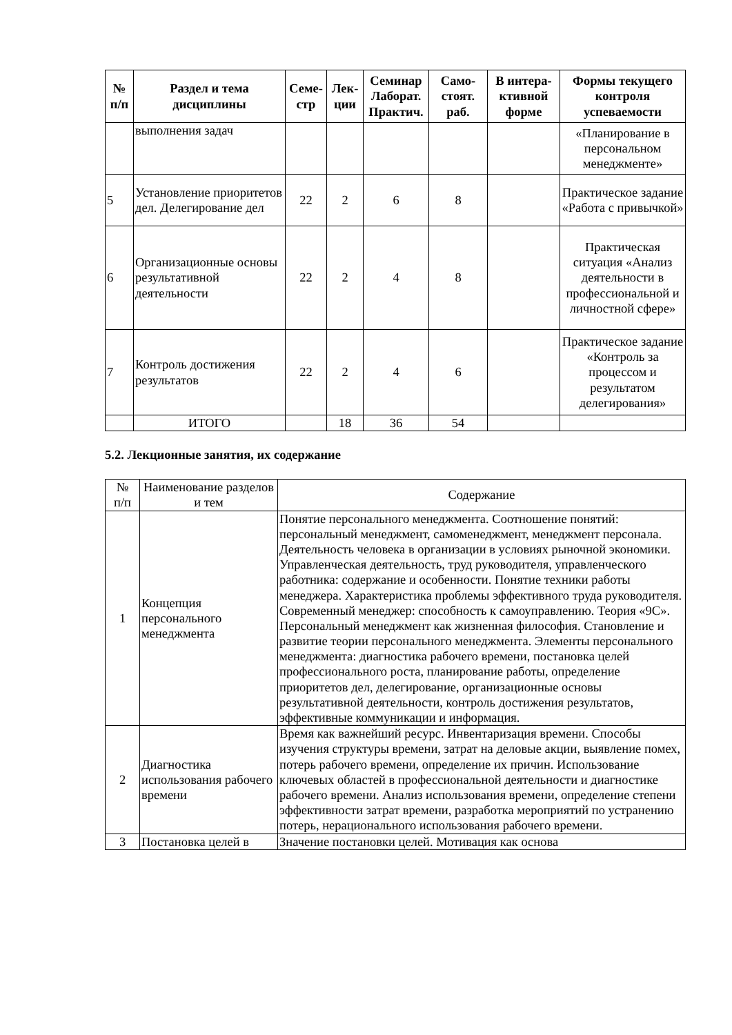| № п/п | Раздел и тема дисциплины | Семе- стр | Лек- ции | Семинар Лаборат. Практич. | Само- стоят. раб. | В интера- ктивной форме | Формы текущего контроля успеваемости |
| --- | --- | --- | --- | --- | --- | --- | --- |
| | выполнения задач | | | | | | «Планирование в персональном менеджменте» |
| 5 | Установление приоритетов дел. Делегирование дел | 22 | 2 | 6 | 8 | | Практическое задание «Работа с привычкой» |
| 6 | Организационные основы результативной деятельности | 22 | 2 | 4 | 8 | | Практическая ситуация «Анализ деятельности в профессиональной и личностной сфере» |
| 7 | Контроль достижения результатов | 22 | 2 | 4 | 6 | | Практическое задание «Контроль за процессом и результатом делегирования» |
| | ИТОГО | | 18 | 36 | 54 | | |
5.2. Лекционные занятия, их содержание
| № п/п | Наименование разделов и тем | Содержание |
| 1 | Концепция персонального менеджмента | Понятие персонального менеджмента. Соотношение понятий: персональный менеджмент, самоменеджмент, менеджмент персонала. Деятельность человека в организации в условиях рыночной экономики. Управленческая деятельность, труд руководителя, управленческого работника: содержание и особенности. Понятие техники работы менеджера. Характеристика проблемы эффективного труда руководителя. Современный менеджер: способность к самоуправлению. Теория «9С». Персональный менеджмент как жизненная философия. Становление и развитие теории персонального менеджмента. Элементы персонального менеджмента: диагностика рабочего времени, постановка целей профессионального роста, планирование работы, определение приоритетов дел, делегирование, организационные основы результативной деятельности, контроль достижения результатов, эффективные коммуникации и информация. |
| 2 | Диагностика использования рабочего времени | Время как важнейший ресурс. Инвентаризация времени. Способы изучения структуры времени, затрат на деловые акции, выявление помех, потерь рабочего времени, определение их причин. Использование ключевых областей в профессиональной деятельности и диагностике рабочего времени. Анализ использования времени, определение степени эффективности затрат времени, разработка мероприятий по устранению потерь, нерационального использования рабочего времени. |
| 3 | Постановка целей в | Значение постановки целей. Мотивация как основа |